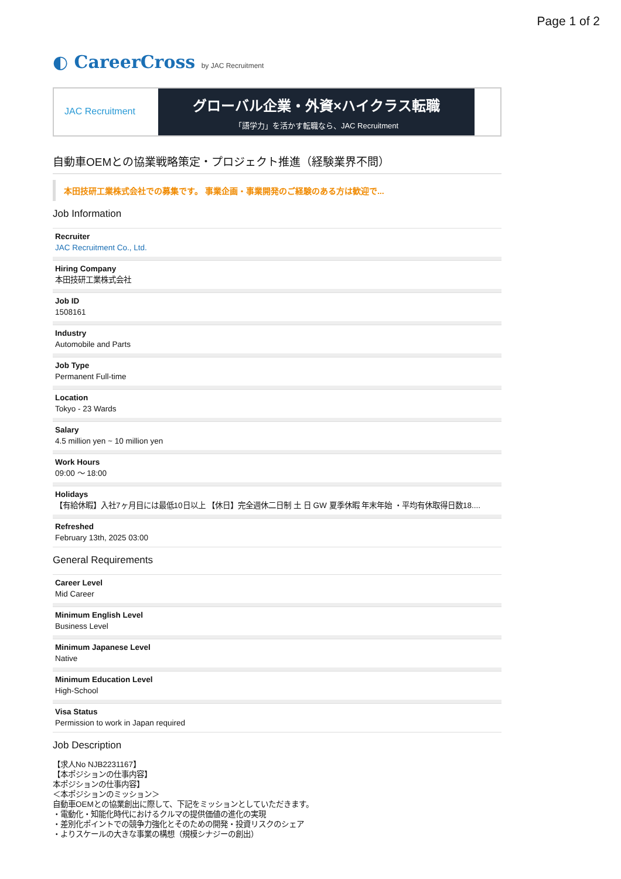Page 1 of 2
◐ CareerCross by JAC Recruitment
JAC Recruitment
グローバル企業・外資×ハイクラス転職
「語学力」を活かす転職なら、JAC Recruitment
自動車OEMとの協業戦略策定・プロジェクト推進（経験業界不問）
本田技研工業株式会社での募集です。 事業企画・事業開発のご経験のある方は歓迎で...
Job Information
Recruiter
JAC Recruitment Co., Ltd.
Hiring Company
本田技研工業株式会社
Job ID
1508161
Industry
Automobile and Parts
Job Type
Permanent Full-time
Location
Tokyo - 23 Wards
Salary
4.5 million yen ~ 10 million yen
Work Hours
09:00 ～ 18:00
Holidays
【有給休暇】入社7ヶ月目には最低10日以上 【休日】完全週休二日制 土 日 GW 夏季休暇 年末年始 ・平均有休取得日数18....
Refreshed
February 13th, 2025 03:00
General Requirements
Career Level
Mid Career
Minimum English Level
Business Level
Minimum Japanese Level
Native
Minimum Education Level
High-School
Visa Status
Permission to work in Japan required
Job Description
【求人No NJB2231167】
【本ポジションの仕事内容】
本ポジションの仕事内容】
＜本ポジションのミッション＞
自動車OEMとの協業創出に際して、下記をミッションとしていただきます。
・電動化・知能化時代におけるクルマの提供価値の進化の実現
・差別化ポイントでの競争力強化とそのための開発・投資リスクのシェア
・よりスケールの大きな事業の構想（規模シナジーの創出）